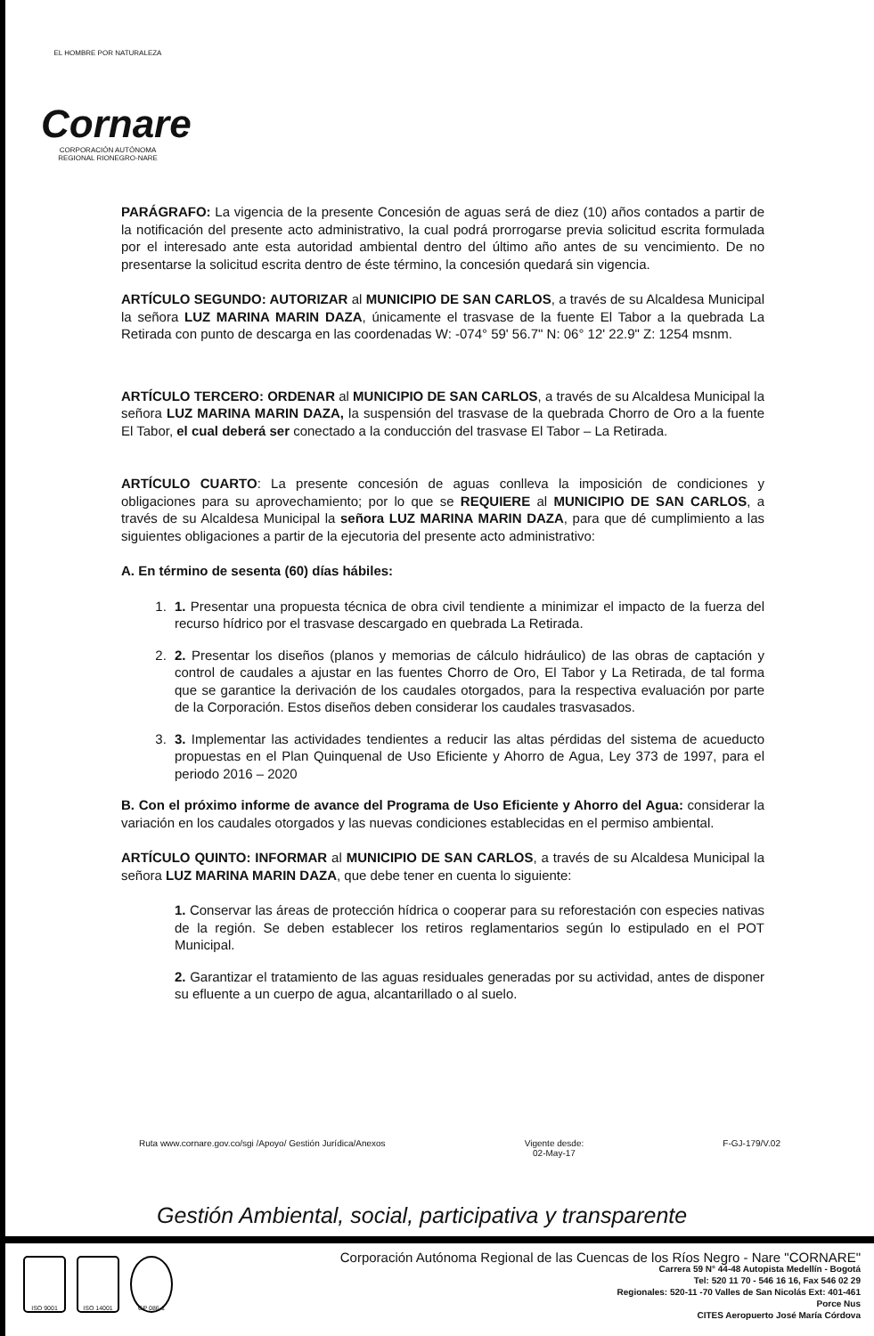EL HOMBRE POR NATURALEZA
Cornare
CORPORACIÓN AUTÓNOMA REGIONAL RIONEGRO-NARE
PARÁGRAFO: La vigencia de la presente Concesión de aguas será de diez (10) años contados a partir de la notificación del presente acto administrativo, la cual podrá prorrogarse previa solicitud escrita formulada por el interesado ante esta autoridad ambiental dentro del último año antes de su vencimiento. De no presentarse la solicitud escrita dentro de éste término, la concesión quedará sin vigencia.
ARTÍCULO SEGUNDO: AUTORIZAR al MUNICIPIO DE SAN CARLOS, a través de su Alcaldesa Municipal la señora LUZ MARINA MARIN DAZA, únicamente el trasvase de la fuente El Tabor a la quebrada La Retirada con punto de descarga en las coordenadas W: -074° 59' 56.7" N: 06° 12' 22.9" Z: 1254 msnm.
ARTÍCULO TERCERO: ORDENAR al MUNICIPIO DE SAN CARLOS, a través de su Alcaldesa Municipal la señora LUZ MARINA MARIN DAZA, la suspensión del trasvase de la quebrada Chorro de Oro a la fuente El Tabor, el cual deberá ser conectado a la conducción del trasvase El Tabor – La Retirada.
ARTÍCULO CUARTO: La presente concesión de aguas conlleva la imposición de condiciones y obligaciones para su aprovechamiento; por lo que se REQUIERE al MUNICIPIO DE SAN CARLOS, a través de su Alcaldesa Municipal la señora LUZ MARINA MARIN DAZA, para que dé cumplimiento a las siguientes obligaciones a partir de la ejecutoria del presente acto administrativo:
A. En término de sesenta (60) días hábiles:
1. 1. Presentar una propuesta técnica de obra civil tendiente a minimizar el impacto de la fuerza del recurso hídrico por el trasvase descargado en quebrada La Retirada.
2. 2. Presentar los diseños (planos y memorias de cálculo hidráulico) de las obras de captación y control de caudales a ajustar en las fuentes Chorro de Oro, El Tabor y La Retirada, de tal forma que se garantice la derivación de los caudales otorgados, para la respectiva evaluación por parte de la Corporación. Estos diseños deben considerar los caudales trasvasados.
3. 3. Implementar las actividades tendientes a reducir las altas pérdidas del sistema de acueducto propuestas en el Plan Quinquenal de Uso Eficiente y Ahorro de Agua, Ley 373 de 1997, para el periodo 2016 – 2020
B. Con el próximo informe de avance del Programa de Uso Eficiente y Ahorro del Agua: considerar la variación en los caudales otorgados y las nuevas condiciones establecidas en el permiso ambiental.
ARTÍCULO QUINTO: INFORMAR al MUNICIPIO DE SAN CARLOS, a través de su Alcaldesa Municipal la señora LUZ MARINA MARIN DAZA, que debe tener en cuenta lo siguiente:
1. Conservar las áreas de protección hídrica o cooperar para su reforestación con especies nativas de la región. Se deben establecer los retiros reglamentarios según lo estipulado en el POT Municipal.
2. Garantizar el tratamiento de las aguas residuales generadas por su actividad, antes de disponer su efluente a un cuerpo de agua, alcantarillado o al suelo.
Ruta www.cornare.gov.co/sgi /Apoyo/ Gestión Jurídica/Anexos Vigente desde:
02-May-17 F-GJ-179/V.02
Gestión Ambiental, social, participativa y transparente
ISO 9001 ISO 14001 GP 086-1
Corporación Autónoma Regional de las Cuencas de los Ríos Negro - Nare "CORNARE"
Carrera 59 N° 44-48 Autopista Medellín - Bogotá
Tel: 520 11 70 - 546 16 16, Fax 546 02 29
Regionales: 520-11 -70 Valles de San Nicolás Ext: 401-461
Porce Nus
CITES Aeropuerto José María Córdova